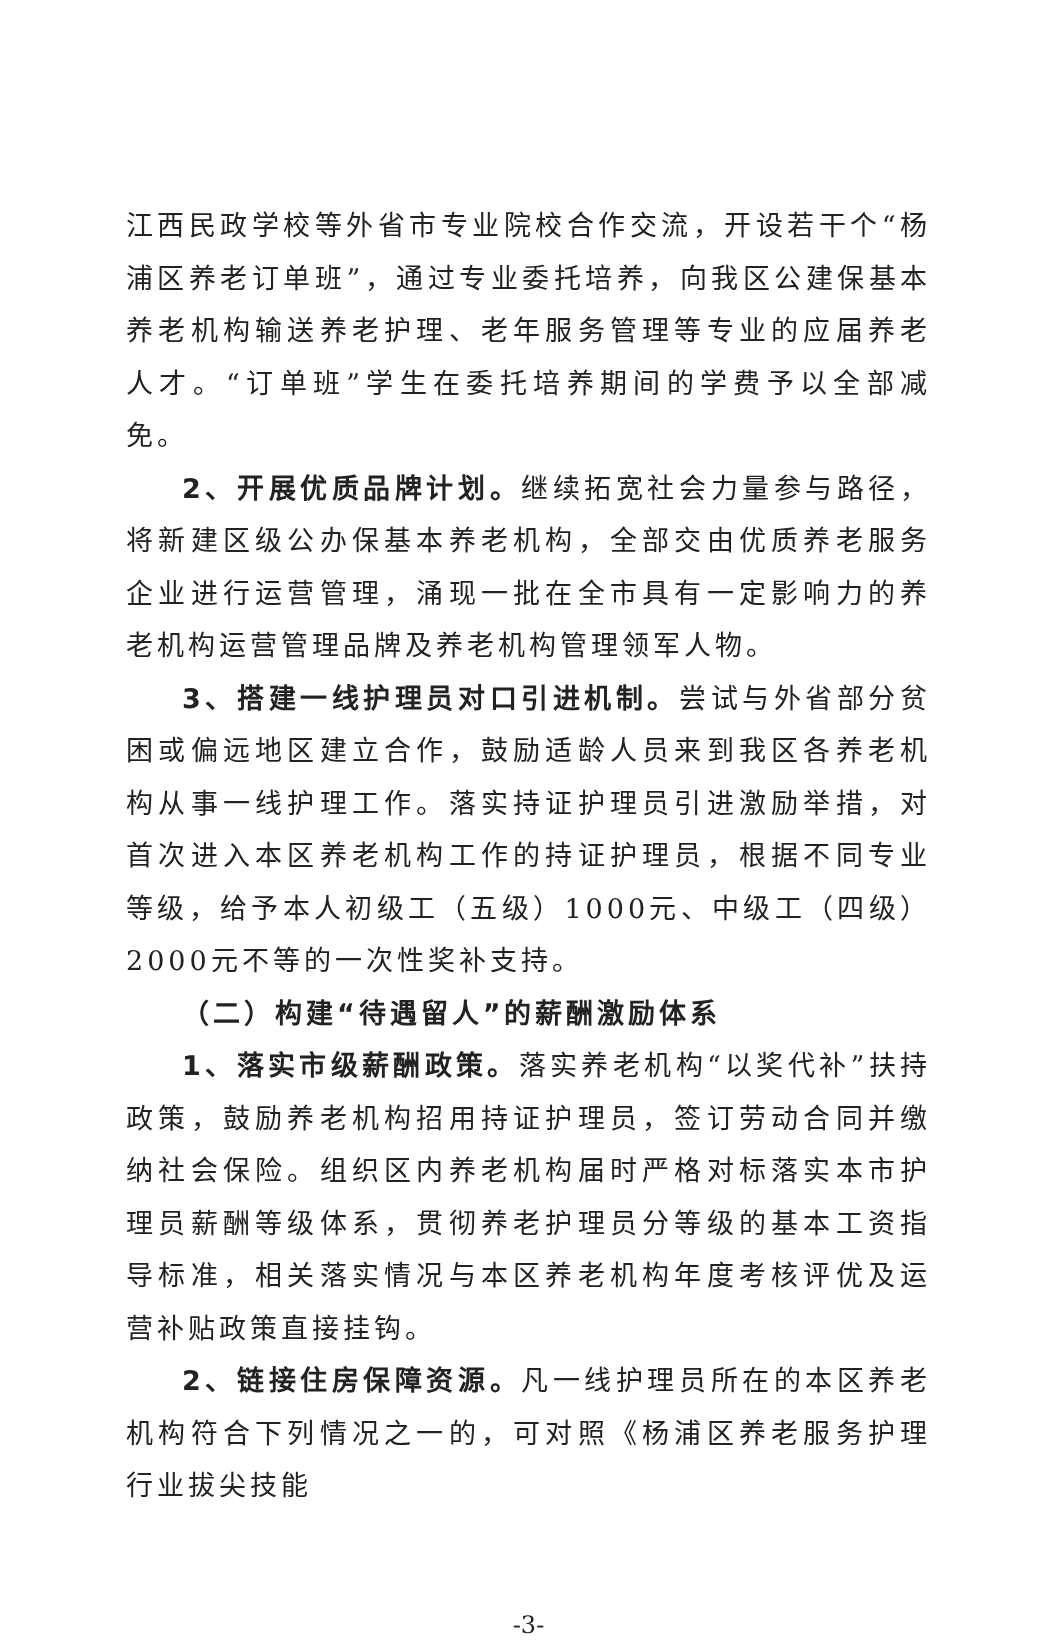江西民政学校等外省市专业院校合作交流，开设若干个“杨浦区养老订单班”，通过专业委托培养，向我区公建保基本养老机构输送养老护理、老年服务管理等专业的应届养老人才。“订单班”学生在委托培养期间的学费予以全部减免。
2、开展优质品牌计划。继续拓宽社会力量参与路径，将新建区级公办保基本养老机构，全部交由优质养老服务企业进行运营管理，涌现一批在全市具有一定影响力的养老机构运营管理品牌及养老机构管理领军人物。
3、搭建一线护理员对口引进机制。尝试与外省部分贫困或偏远地区建立合作，鼓励适龄人员来到我区各养老机构从事一线护理工作。落实持证护理员引进激励举措，对首次进入本区养老机构工作的持证护理员，根据不同专业等级，给予本人初级工（五级）1000元、中级工（四级）2000元不等的一次性奖补支持。
（二）构建“待遇留人”的薪酬激励体系
1、落实市级薪酬政策。落实养老机构“以奖代补”扶持政策，鼓励养老机构招用持证护理员，签订劳动合同并缴纳社会保险。组织区内养老机构届时严格对标落实本市护理员薪酬等级体系，贯彻养老护理员分等级的基本工资指导标准，相关落实情况与本区养老机构年度考核评优及运营补贴政策直接挂钩。
2、链接住房保障资源。凡一线护理员所在的本区养老机构符合下列情况之一的，可对照《杨浦区养老服务护理行业拔尖技能
-3-